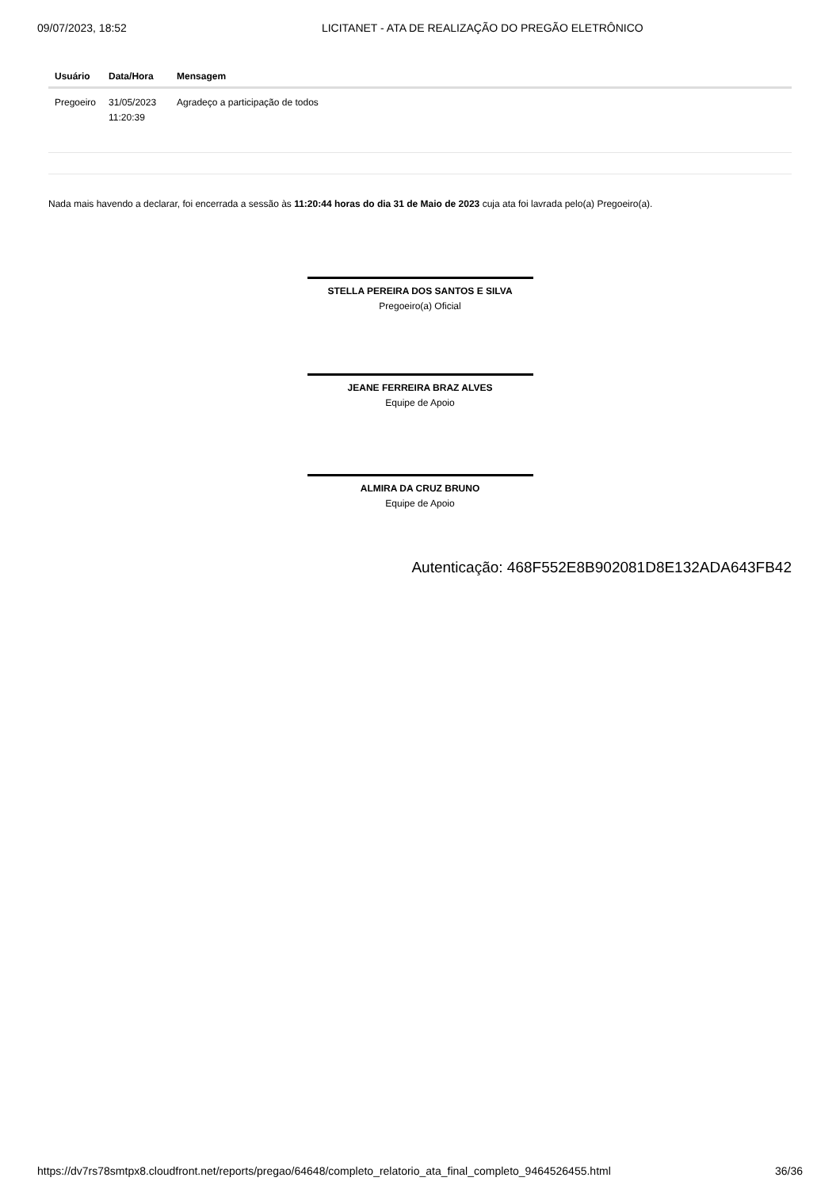09/07/2023, 18:52 LICITANET - ATA DE REALIZAÇÃO DO PREGÃO ELETRÔNICO
| Usuário | Data/Hora | Mensagem |
| --- | --- | --- |
| Pregoeiro | 31/05/2023 11:20:39 | Agradeço a participação de todos |
Nada mais havendo a declarar, foi encerrada a sessão às 11:20:44 horas do dia 31 de Maio de 2023 cuja ata foi lavrada pelo(a) Pregoeiro(a).
STELLA PEREIRA DOS SANTOS E SILVA
Pregoeiro(a) Oficial
JEANE FERREIRA BRAZ ALVES
Equipe de Apoio
ALMIRA DA CRUZ BRUNO
Equipe de Apoio
Autenticação: 468F552E8B902081D8E132ADA643FB42
https://dv7rs78smtpx8.cloudfront.net/reports/pregao/64648/completo_relatorio_ata_final_completo_9464526455.html 36/36